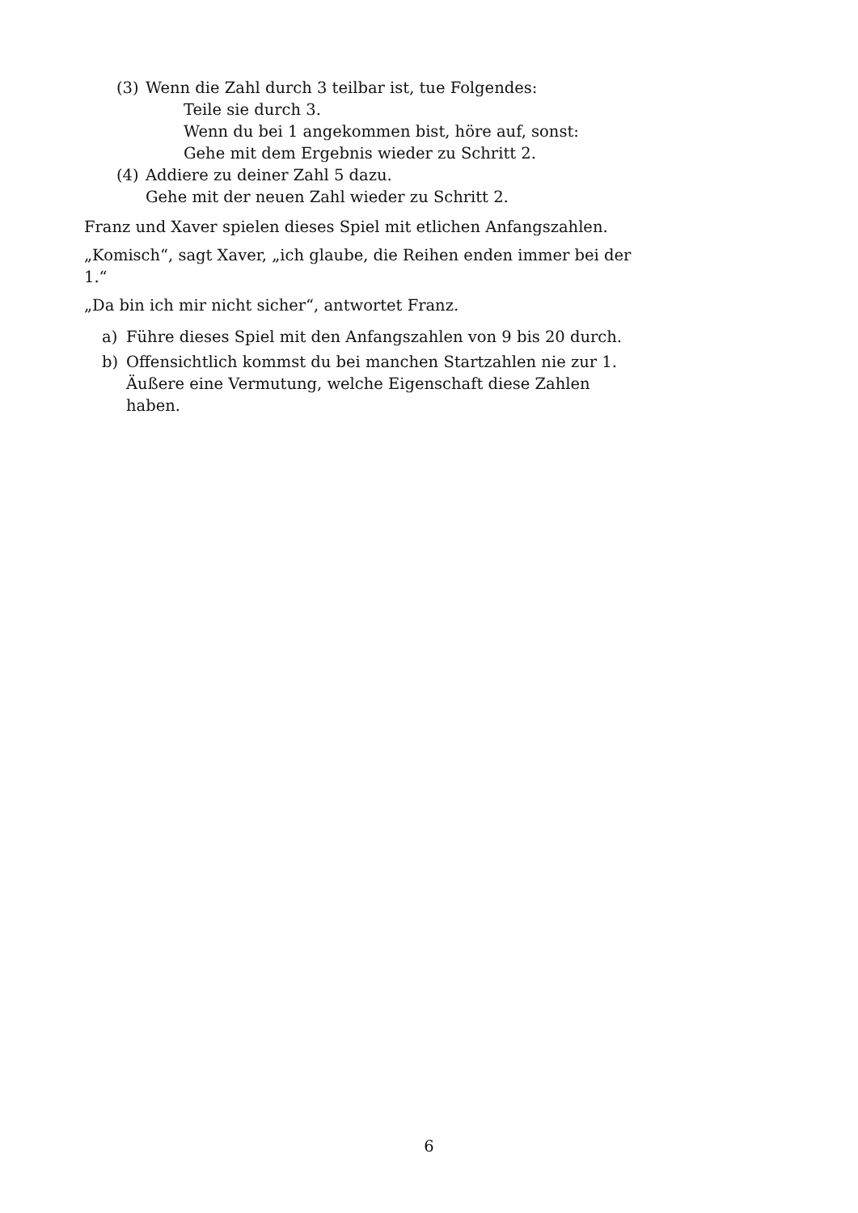(3) Wenn die Zahl durch 3 teilbar ist, tue Folgendes:
Teile sie durch 3.
Wenn du bei 1 angekommen bist, höre auf, sonst:
Gehe mit dem Ergebnis wieder zu Schritt 2.
(4) Addiere zu deiner Zahl 5 dazu.
Gehe mit der neuen Zahl wieder zu Schritt 2.
Franz und Xaver spielen dieses Spiel mit etlichen Anfangszahlen.
„Komisch“, sagt Xaver, „ich glaube, die Reihen enden immer bei der 1.“
„Da bin ich mir nicht sicher“, antwortet Franz.
a) Führe dieses Spiel mit den Anfangszahlen von 9 bis 20 durch.
b) Offensichtlich kommst du bei manchen Startzahlen nie zur 1.
Äußere eine Vermutung, welche Eigenschaft diese Zahlen haben.
6